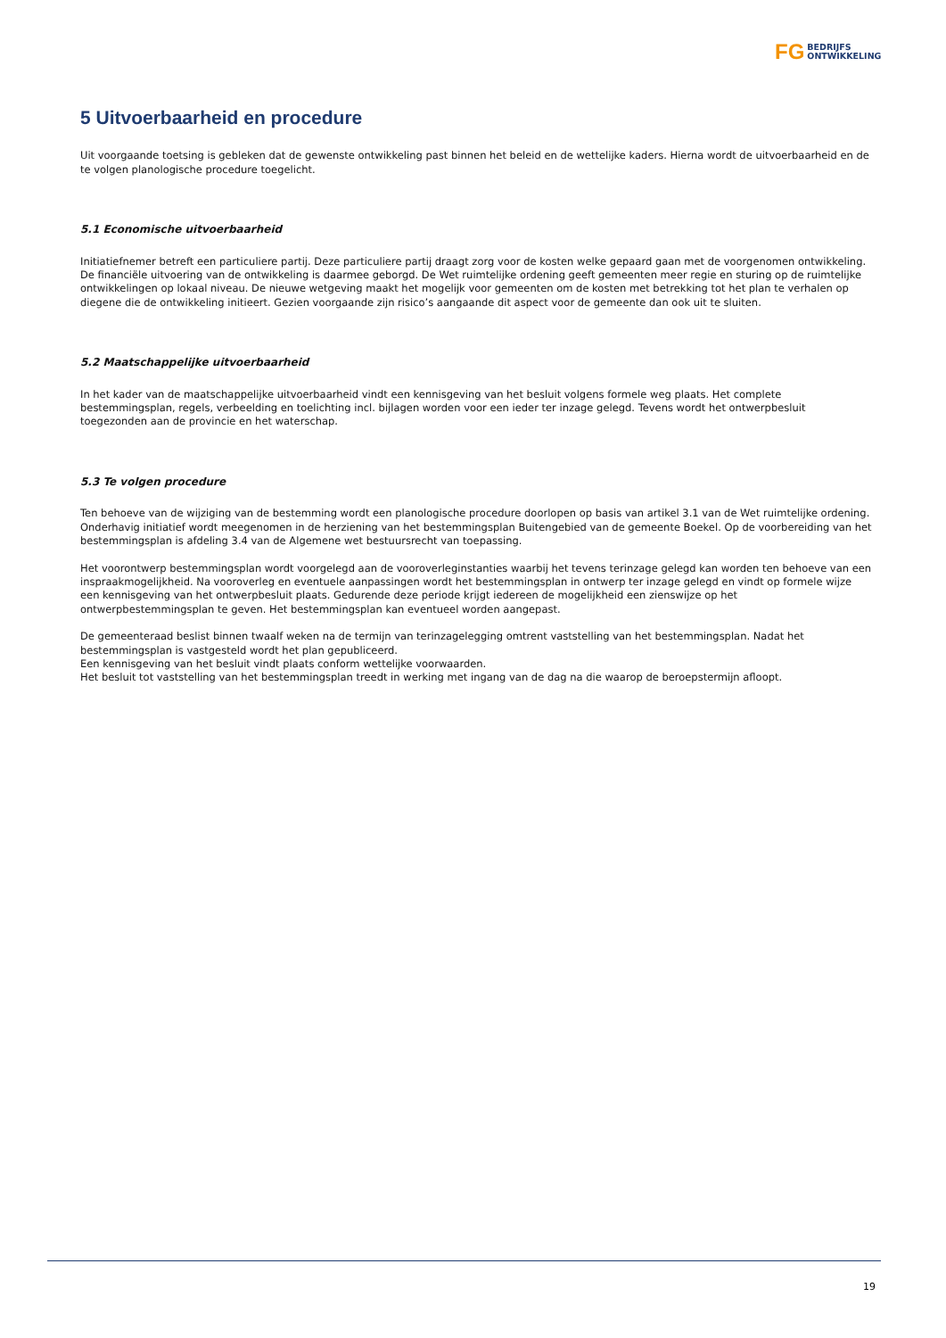FG BEDRIJFS
ONTWIKKELING
5 Uitvoerbaarheid en procedure
Uit voorgaande toetsing is gebleken dat de gewenste ontwikkeling past binnen het beleid en de wettelijke kaders. Hierna wordt de uitvoerbaarheid en de te volgen planologische procedure toegelicht.
5.1 Economische uitvoerbaarheid
Initiatiefnemer betreft een particuliere partij. Deze particuliere partij draagt zorg voor de kosten welke gepaard gaan met de voorgenomen ontwikkeling. De financiële uitvoering van de ontwikkeling is daarmee geborgd. De Wet ruimtelijke ordening geeft gemeenten meer regie en sturing op de ruimtelijke ontwikkelingen op lokaal niveau. De nieuwe wetgeving maakt het mogelijk voor gemeenten om de kosten met betrekking tot het plan te verhalen op diegene die de ontwikkeling initieert. Gezien voorgaande zijn risico’s aangaande dit aspect voor de gemeente dan ook uit te sluiten.
5.2 Maatschappelijke uitvoerbaarheid
In het kader van de maatschappelijke uitvoerbaarheid vindt een kennisgeving van het besluit volgens formele weg plaats. Het complete bestemmingsplan, regels, verbeelding en toelichting incl. bijlagen worden voor een ieder ter inzage gelegd. Tevens wordt het ontwerpbesluit toegezonden aan de provincie en het waterschap.
5.3 Te volgen procedure
Ten behoeve van de wijziging van de bestemming wordt een planologische procedure doorlopen op basis van artikel 3.1 van de Wet ruimtelijke ordening. Onderhavig initiatief wordt meegenomen in de herziening van het bestemmingsplan Buitengebied van de gemeente Boekel. Op de voorbereiding van het bestemmingsplan is afdeling 3.4 van de Algemene wet bestuursrecht van toepassing.
Het voorontwerp bestemmingsplan wordt voorgelegd aan de vooroverleginstanties waarbij het tevens terinzage gelegd kan worden ten behoeve van een inspraakmogelijkheid. Na vooroverleg en eventuele aanpassingen wordt het bestemmingsplan in ontwerp ter inzage gelegd en vindt op formele wijze een kennisgeving van het ontwerpbesluit plaats. Gedurende deze periode krijgt iedereen de mogelijkheid een zienswijze op het ontwerpbestemmingsplan te geven. Het bestemmingsplan kan eventueel worden aangepast.
De gemeenteraad beslist binnen twaalf weken na de termijn van terinzagelegging omtrent vaststelling van het bestemmingsplan. Nadat het bestemmingsplan is vastgesteld wordt het plan gepubliceerd.
Een kennisgeving van het besluit vindt plaats conform wettelijke voorwaarden.
Het besluit tot vaststelling van het bestemmingsplan treedt in werking met ingang van de dag na die waarop de beroepstermijn afloopt.
19